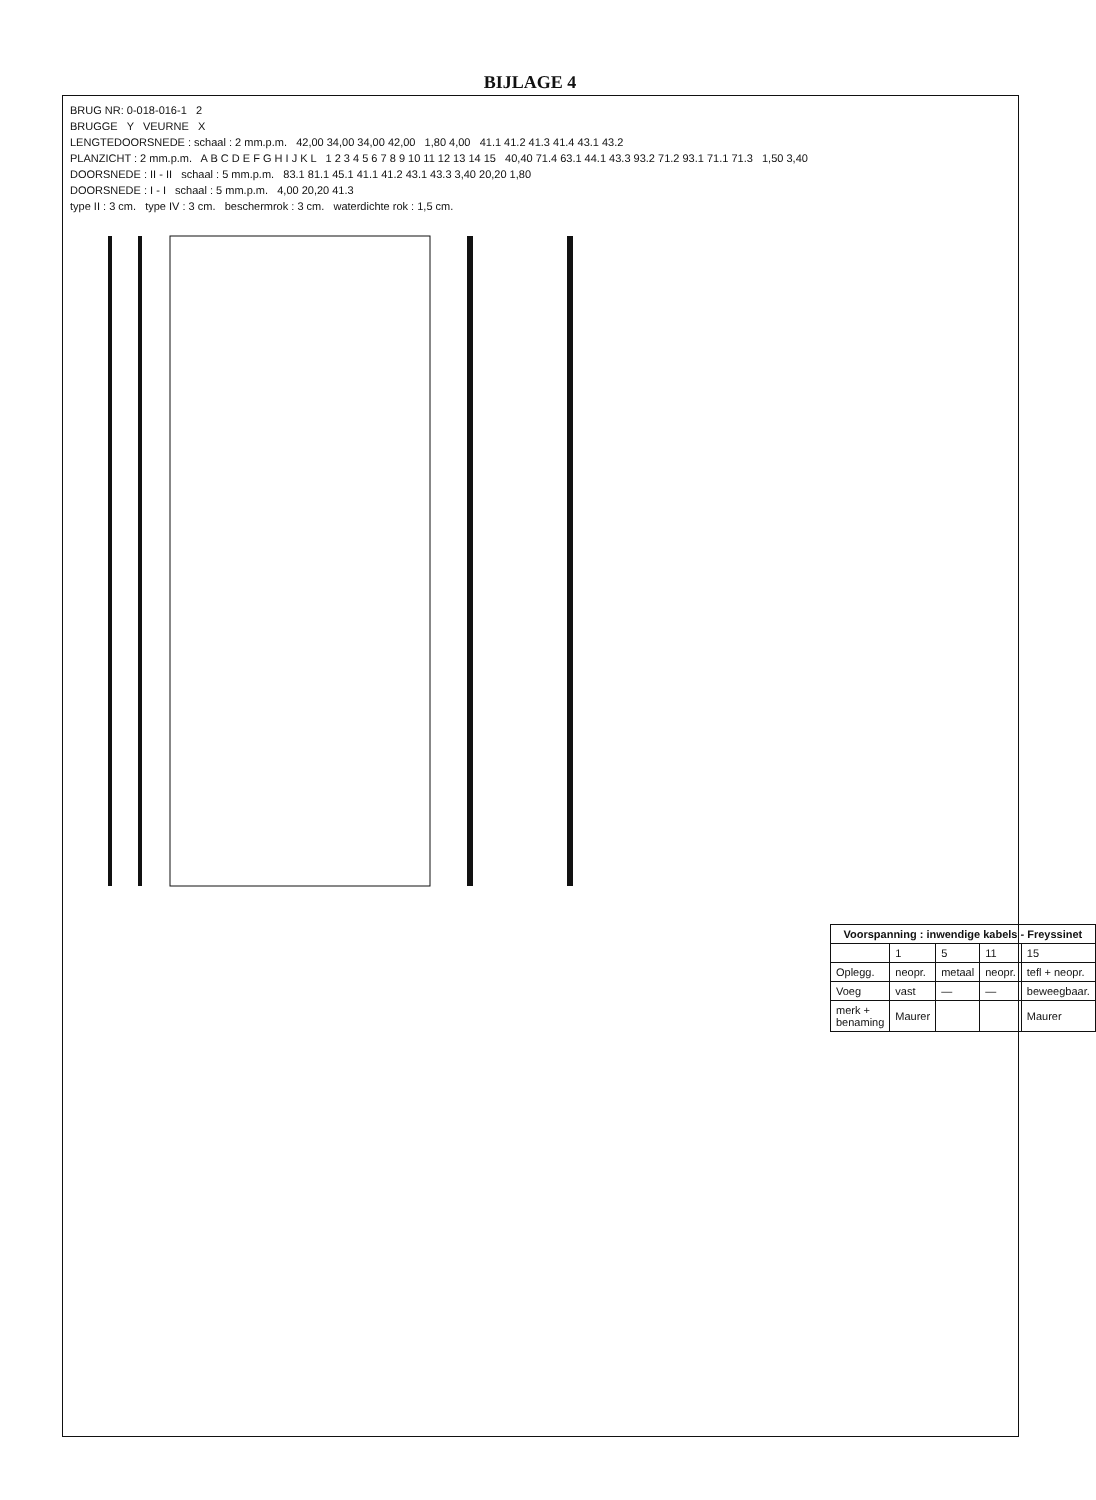BIJLAGE 4
BRUG NR: 0-018-016-1 2
BRUGGE Y VEURNE X
LENGTEDOORSNEDE : schaal : 2 mm.p.m. 42,00 34,00 34,00 42,00 1,80 4,00 41.1 41.2 41.3 41.4 43.1 43.2
PLANZICHT : 2 mm.p.m. A B C D E F G H I J K L 1 2 3 4 5 6 7 8 9 10 11 12 13 14 15 40,40 71.4 63.1 44.1 43.3 93.2 71.2 93.1 71.1 71.3 1,50 3,40
DOORSNEDE : II - II schaal : 5 mm.p.m. 83.1 81.1 45.1 41.1 41.2 43.1 43.3 3,40 20,20 1,80
DOORSNEDE : I - I schaal : 5 mm.p.m. 4,00 20,20 41.3
type II : 3 cm. type IV : 3 cm. beschermrok : 3 cm. waterdichte rok : 1,5 cm.
| Voorspanning : inwendige kabels - Freyssinet | | | | |
| --- | --- | --- | --- | --- |
| | 1 | 5 | 11 | 15 |
| Oplegg. | neopr. | metaal | neopr. | tefl + neopr. |
| Voeg | vast | — | — | beweegbaar. |
| merk + benaming | Maurer | | | Maurer |